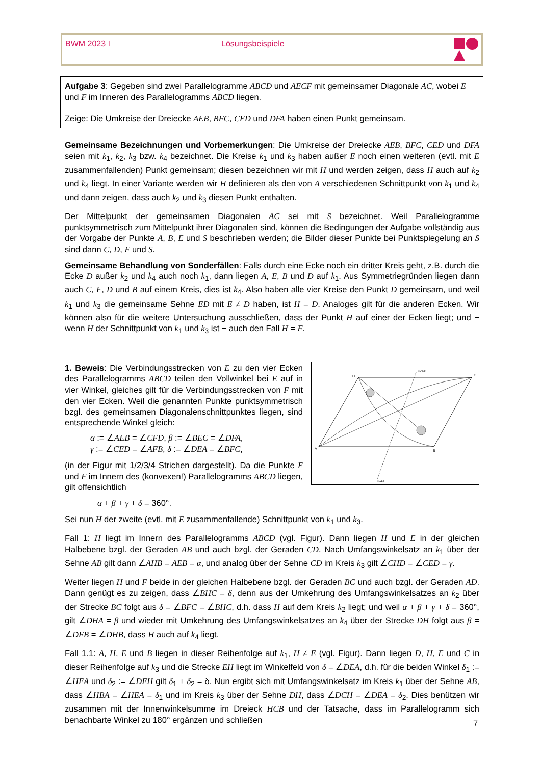BWM 2023 I Lösungsbeispiele
Aufgabe 3: Gegeben sind zwei Parallelogramme ABCD und AECF mit gemeinsamer Diagonale AC, wobei E und F im Inneren des Parallelogramms ABCD liegen.
Zeige: Die Umkreise der Dreiecke AEB, BFC, CED und DFA haben einen Punkt gemeinsam.
Gemeinsame Bezeichnungen und Vorbemerkungen: Die Umkreise der Dreiecke AEB, BFC, CED und DFA seien mit k<sub>1</sub>, k<sub>2</sub>, k<sub>3</sub> bzw. k<sub>4</sub> bezeichnet. Die Kreise k<sub>1</sub> und k<sub>3</sub> haben außer E noch einen weiteren (evtl. mit E zusammenfallenden) Punkt gemeinsam; diesen bezeichnen wir mit H und werden zeigen, dass H auch auf k<sub>2</sub> und k<sub>4</sub> liegt. In einer Variante werden wir H definieren als den von A verschiedenen Schnittpunkt von k<sub>1</sub> und k<sub>4</sub> und dann zeigen, dass auch k<sub>2</sub> und k<sub>3</sub> diesen Punkt enthalten.
Der Mittelpunkt der gemeinsamen Diagonalen AC sei mit S bezeichnet. Weil Parallelogramme punktsymmetrisch zum Mittelpunkt ihrer Diagonalen sind, können die Bedingungen der Aufgabe vollständig aus der Vorgabe der Punkte A, B, E und S beschrieben werden; die Bilder dieser Punkte bei Punktspiegelung an S sind dann C, D, F und S.
Gemeinsame Behandlung von Sonderfällen: Falls durch eine Ecke noch ein dritter Kreis geht, z.B. durch die Ecke D außer k<sub>2</sub> und k<sub>4</sub> auch noch k<sub>1</sub>, dann liegen A, E, B und D auf k<sub>1</sub>. Aus Symmetriegründen liegen dann auch C, F, D und B auf einem Kreis, dies ist k<sub>4</sub>. Also haben alle vier Kreise den Punkt D gemeinsam, und weil k<sub>1</sub> und k<sub>3</sub> die gemeinsame Sehne ED mit E ≠ D haben, ist H = D. Analoges gilt für die anderen Ecken. Wir können also für die weitere Untersuchung ausschließen, dass der Punkt H auf einer der Ecken liegt; und − wenn H der Schnittpunkt von k<sub>1</sub> und k<sub>3</sub> ist − auch den Fall H = F.
D
C
A
B
UCDE
UABE
1. Beweis: Die Verbindungsstrecken von E zu den vier Ecken des Parallelogramms ABCD teilen den Vollwinkel bei E auf in vier Winkel, gleiches gilt für die Verbindungsstrecken von F mit den vier Ecken. Weil die genannten Punkte punktsymmetrisch bzgl. des gemeinsamen Diagonalenschnittpunktes liegen, sind entsprechende Winkel gleich:
α := ∠AEB = ∠CFD, β := ∠BEC = ∠DFA,
γ := ∠CED = ∠AFB, δ := ∠DEA = ∠BFC,
(in der Figur mit 1/2/3/4 Strichen dargestellt). Da die Punkte E und F im Innern des (konvexen!) Parallelogramms ABCD liegen, gilt offensichtlich
α + β + γ + δ = 360°.
Sei nun H der zweite (evtl. mit E zusammenfallende) Schnittpunkt von k<sub>1</sub> und k<sub>3</sub>.
Fall 1: H liegt im Innern des Parallelogramms ABCD (vgl. Figur). Dann liegen H und E in der gleichen Halbebene bzgl. der Geraden AB und auch bzgl. der Geraden CD. Nach Umfangswinkelsatz an k<sub>1</sub> über der Sehne AB gilt dann ∠AHB = AEB = α, und analog über der Sehne CD im Kreis k<sub>3</sub> gilt ∠CHD = ∠CED = γ.
Weiter liegen H und F beide in der gleichen Halbebene bzgl. der Geraden BC und auch bzgl. der Geraden AD. Dann genügt es zu zeigen, dass ∠BHC = δ, denn aus der Umkehrung des Umfangswinkelsatzes an k<sub>2</sub> über der Strecke BC folgt aus δ = ∠BFC = ∠BHC, d.h. dass H auf dem Kreis k<sub>2</sub> liegt; und weil α + β + γ + δ = 360°, gilt ∠DHA = β und wieder mit Umkehrung des Umfangswinkelsatzes an k<sub>4</sub> über der Strecke DH folgt aus β = ∠DFB = ∠DHB, dass H auch auf k<sub>4</sub> liegt.
Fall 1.1: A, H, E und B liegen in dieser Reihenfolge auf k<sub>1</sub>, H ≠ E (vgl. Figur). Dann liegen D, H, E und C in dieser Reihenfolge auf k<sub>3</sub> und die Strecke EH liegt im Winkelfeld von δ = ∠DEA, d.h. für die beiden Winkel δ<sub>1</sub> := ∠HEA und δ<sub>2</sub> := ∠DEH gilt δ<sub>1</sub> + δ<sub>2</sub> = δ. Nun ergibt sich mit Umfangswinkelsatz im Kreis k<sub>1</sub> über der Sehne AB, dass ∠HBA = ∠HEA = δ<sub>1</sub> und im Kreis k<sub>3</sub> über der Sehne DH, dass ∠DCH = ∠DEA = δ<sub>2</sub>. Dies benützen wir zusammen mit der Innenwinkelsumme im Dreieck HCB und der Tatsache, dass im Parallelogramm sich benachbarte Winkel zu 180° ergänzen und schließen
7